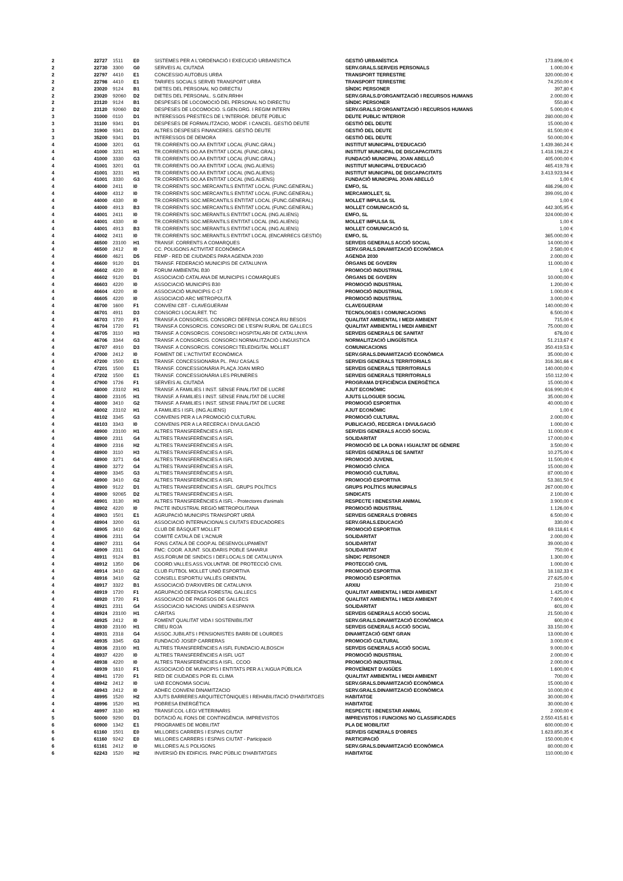| 2 | 22727 | 1511 | E0 | SISTEMES PER A L'ORDENACIÓ I EXECUCIÓ URBANÍSTICA | GESTIÓ URBANÍSTICA | 173.896,00 € |
| 2 | 22730 | 3300 | G0 | SERVEIS AL CIUTADÀ | SERV.GRALS.SERVEIS PERSONALS | 1.000,00 € |
| 2 | 22797 | 4410 | E1 | CONCESSIO AUTOBUS URBA | TRANSPORT TERRESTRE | 320.000,00 € |
| 2 | 22798 | 4410 | E1 | TARIFES SOCIALS SERVEI TRANSPORT URBA | TRANSPORT TERRESTRE | 74.250,00 € |
| 2 | 23020 | 9124 | B1 | DIETES DEL PERSONAL NO DIRECTIU | SÍNDIC PERSONER | 397,80 € |
| 2 | 23020 | 92060 | D2 | DIETES DEL PERSONAL. S.GEN.RRHH | SERV.GRALS.D'ORGANITZACIÓ I RECURSOS HUMANS | 2.000,00 € |
| 2 | 23120 | 9124 | B1 | DESPESES DE LOCOMOCIÓ DEL PERSONAL NO DIRECTIU | SÍNDIC PERSONER | 550,80 € |
| 2 | 23120 | 92060 | D2 | DESPESES DE LOCOMOCIO. S.GEN.ORG. I REGIM INTERN | SERV.GRALS.D'ORGANITZACIÓ I RECURSOS HUMANS | 5.000,00 € |
| 3 | 31000 | 0110 | D1 | INTERESSOS PRESTECS DE L'INTERIOR. DEUTE PÚBLIC | DEUTE PUBLIC INTERIOR | 280.000,00 € |
| 3 | 31100 | 9341 | D1 | DESPESES DE FORMALITZACIO, MODIF. I CANCEL. GESTIÓ DEUTE | GESTIÓ DEL DEUTE | 15.000,00 € |
| 3 | 31900 | 9341 | D1 | ALTRES DESPESES FINANCERES. GESTIÓ DEUTE | GESTIÓ DEL DEUTE | 81.500,00 € |
| 3 | 35200 | 9341 | D1 | INTERESSOS DE DEMORA | GESTIÓ DEL DEUTE | 50.000,00 € |
| 4 | 41000 | 3201 | G1 | TR.CORRENTS OO.AA ENTITAT LOCAL (FUNC.GRAL) | INSTITUT MUNICIPAL D'EDUCACIÓ | 1.439.360,24 € |
| 4 | 41000 | 3231 | H1 | TR.CORRENTS OO.AA ENTITAT LOCAL (FUNC.GRAL) | INSTITUT MUNICIPAL DE DISCAPACITATS | 1.418.198,22 € |
| 4 | 41000 | 3330 | G3 | TR.CORRENTS OO.AA ENTITAT LOCAL (FUNC.GRAL) | FUNDACIÓ MUNICIPAL JOAN ABELLÓ | 405.000,00 € |
| 4 | 41001 | 3201 | G1 | TR.CORRENTS OO.AA ENTITAT LOCAL (ING.ALIENS) | INSTITUT MUNICIPAL D'EDUCACIÓ | 465.419,78 € |
| 4 | 41001 | 3231 | H1 | TR.CORRENTS OO.AA ENTITAT LOCAL (ING.ALIENS) | INSTITUT MUNICIPAL DE DISCAPACITATS | 3.413.923,94 € |
| 4 | 41001 | 3330 | G3 | TR.CORRENTS OO.AA ENTITAT LOCAL (ING.ALIENS) | FUNDACIÓ MUNICIPAL JOAN ABELLÓ | 1,00 € |
| 4 | 44000 | 2411 | I0 | TR.CORRENTS SOC.MERCANTILS ENTITAT LOCAL (FUNC.GENERAL) | EMFO, SL | 486.296,00 € |
| 4 | 44000 | 4312 | I0 | TR.CORRENTS SOC.MERCANTILS ENTITAT LOCAL (FUNC.GENERAL) | MERCAMOLLET, SL | 399.091,00 € |
| 4 | 44000 | 4330 | I0 | TR.CORRENTS SOC.MERCANTILS ENTITAT LOCAL (FUNC.GENERAL) | MOLLET IMPULSA SL | 1,00 € |
| 4 | 44000 | 4913 | B3 | TR.CORRENTS SOC.MERCANTILS ENTITAT LOCAL (FUNC.GENERAL) | MOLLET COMUNICACIÓ SL | 442.305,95 € |
| 4 | 44001 | 2411 | I0 | TR.CORRENTS SOC.MERANTILS ENTITAT LOCAL (ING.ALIENS) | EMFO, SL | 324.000,00 € |
| 4 | 44001 | 4330 | I0 | TR.CORRENTS SOC.MERANTILS ENTITAT LOCAL (ING.ALIENS) | MOLLET IMPULSA SL | 1,00 € |
| 4 | 44001 | 4913 | B3 | TR.CORRENTS SOC.MERANTILS ENTITAT LOCAL (ING.ALIENS) | MOLLET COMUNICACIÓ SL | 1,00 € |
| 4 | 44002 | 2411 | I0 | TR.CORRENTS SOC.MERANTILS ENTITAT LOCAL (ENCARRECS GESTIÓ) | EMFO, SL | 365.000,00 € |
| 4 | 46500 | 23100 | H1 | TRANSF. CORRENTS A COMARQUES | SERVEIS GENERALS ACCIÓ SOCIAL | 14.000,00 € |
| 4 | 46500 | 2412 | I0 | CC. POLIGONS ACTIVITAT ECONÒMICA | SERV.GRALS.DINAMITZACIÓ ECONÒMICA | 2.580,00 € |
| 4 | 46600 | 4621 | D5 | FEMP - RED DE CIUDADES PARA AGENDA 2030 | AGENDA 2030 | 2.000,00 € |
| 4 | 46600 | 9120 | D1 | TRANSF. FEDERACIÓ MUNICIPIS DE CATALUNYA | ÒRGANS DE GOVERN | 11.000,00 € |
| 4 | 46602 | 4220 | I0 | FORUM AMBIENTAL B30 | PROMOCIÓ INDUSTRIAL | 1,00 € |
| 4 | 46602 | 9120 | D1 | ASSOCIACIÓ CATALANA DE MUNICIPIS I COMARQUES | ÒRGANS DE GOVERN | 10.000,00 € |
| 4 | 46603 | 4220 | I0 | ASSOCIACIÓ MUNICIPIS B30 | PROMOCIÓ INDUSTRIAL | 1.200,00 € |
| 4 | 46604 | 4220 | I0 | ASSOCIACIÓ MUNICIPIS C-17 | PROMOCIÓ INDUSTRIAL | 1.000,00 € |
| 4 | 46605 | 4220 | I0 | ASSOCIACIÓ ARC METROPOLITÀ | PROMOCIÓ INDUSTRIAL | 3.000,00 € |
| 4 | 46700 | 1600 | F1 | CONVENI CBT - CLAVEGUERAM | CLAVEGUERAM | 140.000,00 € |
| 4 | 46701 | 4911 | D3 | CONSORCI LOCALRET. TIC | TECNOLOGIES I COMUNICACIONS | 6.500,00 € |
| 4 | 46703 | 1720 | F1 | TRANSF.A CONSORCIS. CONSORCI DEFENSA CONCA RIU BESOS | QUALITAT AMBIENTAL I MEDI AMBIENT | 715,00 € |
| 4 | 46704 | 1720 | F1 | TRANSF.A CONSORCIS. CONSORCI DE L'ESPAI RURAL DE GALLECS | QUALITAT AMBIENTAL I MEDI AMBIENT | 75.000,00 € |
| 4 | 46705 | 3110 | H3 | TRANSF. A CONSORCIS. CONSORCI HOSPITALARI DE CATALUNYA | SERVEIS GENERALS DE SANITAT | 676,00 € |
| 4 | 46706 | 3344 | G3 | TRANSF. A CONSORCIS. CONSORCI NORMALITZACIÓ LINGUISTICA | NORMALITZACIÓ LINGÜÍSTICA | 51.213,67 € |
| 4 | 46707 | 4910 | D3 | TRANSF. A CONSORCIS. CONSORCI TELEDIGITAL MOLLET | COMUNICACIONS | 350.419,53 € |
| 4 | 47000 | 2412 | I0 | FOMENT DE L'ACTIVITAT ECONÒMICA | SERV.GRALS.DINAMITZACIÓ ECONÒMICA | 35.000,00 € |
| 4 | 47200 | 1500 | E1 | TRANSF. CONCESSIONARIA PL. PAU CASALS | SERVEIS GENERALS TERRITORIALS | 316.361,66 € |
| 4 | 47201 | 1500 | E1 | TRANSF. CONCESSIONÀRIA PLAÇA JOAN MIRO | SERVEIS GENERALS TERRITORIALS | 140.000,00 € |
| 4 | 47202 | 1500 | E1 | TRANSF. CONCESSIONÀRIA LES PRUNERES | SERVEIS GENERALS TERRITORIALS | 150.112,00 € |
| 4 | 47900 | 1726 | F1 | SERVEIS AL CIUTADÀ | PROGRAMA D'EFICIÈNCIA ENERGÈTICA | 15.000,00 € |
| 4 | 48000 | 23102 | H1 | TRANSF. A FAMILIES I INST. SENSE FINALITAT DE LUCRE | AJUT ECONÒMIC | 616.990,00 € |
| 4 | 48000 | 23105 | H1 | TRANSF. A FAMILIES I INST. SENSE FINALITAT DE LUCRE | AJUTS LLOGUER SOCIAL | 35.000,00 € |
| 4 | 48000 | 3410 | G2 | TRANSF. A FAMILIES I INST. SENSE FINALITAT DE LUCRE | PROMOCIÓ ESPORTIVA | 40.000,00 € |
| 4 | 48002 | 23102 | H1 | A FAMILIES I ISFL (ING.ALIENS) | AJUT ECONÒMIC | 1,00 € |
| 4 | 48102 | 3345 | G3 | CONVENIS PER A LA PROMOCIÓ CULTURAL | PROMOCIÓ CULTURAL | 2.000,00 € |
| 4 | 48103 | 3343 | I0 | CONVENIS PER A LA RECERCA I DIVULGACIÓ | PUBLICACIÓ, RECERCA I DIVULGACIÓ | 1.000,00 € |
| 4 | 48900 | 23100 | H1 | ALTRES TRANSFERÈNCIES A ISFL | SERVEIS GENERALS ACCIÓ SOCIAL | 11.000,00 € |
| 4 | 48900 | 2311 | G4 | ALTRES TRANSFERÈNCIES A ISFL | SOLIDARITAT | 17.000,00 € |
| 4 | 48900 | 2316 | H2 | ALTRES TRANSFERÈNCIES A ISFL | PROMOCIÓ DE LA DONA I IGUALTAT DE GÈNERE | 3.500,00 € |
| 4 | 48900 | 3110 | H3 | ALTRES TRANSFERÈNCIES A ISFL | SERVEIS GENERALS DE SANITAT | 10.275,00 € |
| 4 | 48900 | 3271 | G4 | ALTRES TRANSFERÈNCIES A ISFL | PROMOCIÓ JUVENIL | 11.500,00 € |
| 4 | 48900 | 3272 | G4 | ALTRES TRANSFERÈNCIES A ISFL | PROMOCIÓ CÍVICA | 15.000,00 € |
| 4 | 48900 | 3345 | G3 | ALTRES TRANSFERÈNCIES A ISFL | PROMOCIÓ CULTURAL | 87.000,00 € |
| 4 | 48900 | 3410 | G2 | ALTRES TRANSFERÈNCIES A ISFL | PROMOCIÓ ESPORTIVA | 53.381,50 € |
| 4 | 48900 | 9122 | D1 | ALTRES TRANSFERÈNCIES A ISFL. GRUPS POLÍTICS | GRUPS POLÍTICS MUNICIPALS | 267.000,00 € |
| 4 | 48900 | 92065 | D2 | ALTRES TRANSFERÈNCIES A ISFL | SINDICATS | 2.100,00 € |
| 4 | 48901 | 3130 | H3 | ALTRES TRANSFERÈNCIES A ISFL - Protectores d'animals | RESPECTE I BENESTAR ANIMAL | 3.900,00 € |
| 4 | 48902 | 4220 | I0 | PACTE INDUSTRIAL REGIÓ METROPOLITANA | PROMOCIÓ INDUSTRIAL | 1.126,00 € |
| 4 | 48903 | 1501 | E1 | AGRUPACIÓ MUNICIPIS TRANSPORT URBÀ | SERVEIS GENERALS D'OBRES | 6.500,00 € |
| 4 | 48904 | 3200 | G1 | ASSOCIACIÓ INTERNACIONALS CIUTATS EDUCADORES | SERV.GRALS.EDUCACIÓ | 330,00 € |
| 4 | 48905 | 3410 | G2 | CLUB DE BÀSQUET MOLLET | PROMOCIÓ ESPORTIVA | 69.118,61 € |
| 4 | 48906 | 2311 | G4 | COMITÉ CATALÀ DE L'ACNUR | SOLIDARITAT | 2.000,00 € |
| 4 | 48907 | 2311 | G4 | FONS CATALÀ DE COOP.AL DESENVOLUPAMENT | SOLIDARITAT | 39.000,00 € |
| 4 | 48909 | 2311 | G4 | FMC: COOR. AJUNT. SOLIDARIS POBLE SAHARUI | SOLIDARITAT | 750,00 € |
| 4 | 48911 | 9124 | B1 | ASS.FORUM DE SINDICS I DEF.LOCALS DE CATALUNYA | SÍNDIC PERSONER | 1.300,00 € |
| 4 | 48912 | 1350 | D6 | COORD.VALLES.ASS.VOLUNTAR. DE PROTECCIÓ CIVIL | PROTECCIÓ CIVIL | 1.000,00 € |
| 4 | 48914 | 3410 | G2 | CLUB FUTBOL MOLLET UNIÓ ESPORTIVA | PROMOCIÓ ESPORTIVA | 18.182,33 € |
| 4 | 48916 | 3410 | G2 | CONSELL ESPORTIU VALLÈS ORIENTAL | PROMOCIÓ ESPORTIVA | 27.625,00 € |
| 4 | 48917 | 3322 | B1 | ASSOCIACIÓ D'ARXIVERS DE CATALUNYA | ARXIU | 210,00 € |
| 4 | 48919 | 1720 | F1 | AGRUPACIÓ DEFENSA FORESTAL GALLECS | QUALITAT AMBIENTAL I MEDI AMBIENT | 1.425,00 € |
| 4 | 48920 | 1720 | F1 | ASSOCIACIÓ DE PAGESOS DE GALLECS | QUALITAT AMBIENTAL I MEDI AMBIENT | 7.600,00 € |
| 4 | 48921 | 2311 | G4 | ASSOCIACIO NACIONS UNIDES A ESPANYA | SOLIDARITAT | 601,00 € |
| 4 | 48924 | 23100 | H1 | CÀRITAS | SERVEIS GENERALS ACCIÓ SOCIAL | 21.500,00 € |
| 4 | 48925 | 2412 | I0 | FOMENT QUALITAT VIDA I SOSTENIBILITAT | SERV.GRALS.DINAMITZACIÓ ECONÒMICA | 600,00 € |
| 4 | 48930 | 23100 | H1 | CREU ROJA | SERVEIS GENERALS ACCIÓ SOCIAL | 33.150,00 € |
| 4 | 48931 | 2318 | G4 | ASSOC.JUBILATS I PENSIONISTES BARRI DE LOURDES | DINAMITZACIÓ GENT GRAN | 13.000,00 € |
| 4 | 48935 | 3345 | G3 | FUNDACIÓ JOSEP CARRERAS | PROMOCIÓ CULTURAL | 3.000,00 € |
| 4 | 48936 | 23100 | H1 | ALTRES TRANSFERÈNCIES A ISFL FUNDACIO ALBOSCH | SERVEIS GENERALS ACCIÓ SOCIAL | 9.000,00 € |
| 4 | 48937 | 4220 | I0 | ALTRES TRANSFERÈNCIES A ISFL UGT | PROMOCIÓ INDUSTRIAL | 2.000,00 € |
| 4 | 48938 | 4220 | I0 | ALTRES TRANSFERÈNCIES A ISFL. CCOO | PROMOCIÓ INDUSTRIAL | 2.000,00 € |
| 4 | 48939 | 1610 | F1 | ASSOCIACIÓ DE MUNICIPIS I ENTITATS PER A L'AIGUA PÚBLICA | PROVEÏMENT D'AIGÜES | 1.600,00 € |
| 4 | 48941 | 1720 | F1 | RED DE CIUDADES POR EL CLIMA | QUALITAT AMBIENTAL I MEDI AMBIENT | 700,00 € |
| 4 | 48942 | 2412 | I0 | UAB ECONOMIA SOCIAL | SERV.GRALS.DINAMITZACIÓ ECONÒMICA | 15.000,00 € |
| 4 | 48943 | 2412 | I0 | ADHEC CONVENI DINAMITZACIO | SERV.GRALS.DINAMITZACIÓ ECONÒMICA | 10.000,00 € |
| 4 | 48995 | 1520 | H2 | AJUTS BARRERES ARQUITECTÒNIQUES I REHABILITACIÓ D'HABITATGES | HABITATGE | 30.000,00 € |
| 4 | 48996 | 1520 | H1 | POBRESA ENERGÈTICA | HABITATGE | 30.000,00 € |
| 4 | 48997 | 3130 | H3 | TRANSF.COL·LEGI VETERINARIS | RESPECTE I BENESTAR ANIMAL | 2.000,00 € |
| 5 | 50000 | 9290 | D1 | DOTACIÓ AL FONS DE CONTINGÈNCIA. IMPREVISTOS | IMPREVISTOS I FUNCIONS NO CLASSIFICADES | 2.550.415,61 € |
| 6 | 60900 | 1342 | E1 | PROGRAMES DE MOBILITAT | PLA DE MOBILITAT | 600.000,00 € |
| 6 | 61160 | 1501 | E0 | MILLORES CARRERS I ESPAIS CIUTAT | SERVEIS GENERALS D'OBRES | 1.623.850,35 € |
| 6 | 61160 | 9242 | E0 | MILLORES CARRERS I ESPAIS CIUTAT - Participació | PARTICIPACIÓ | 150.000,00 € |
| 6 | 61161 | 2412 | I0 | MILLORES ALS POLIGONS | SERV.GRALS.DINAMITZACIÓ ECONÒMICA | 80.000,00 € |
| 6 | 62243 | 1520 | H2 | INVERSIÓ EN EDIFICIS. PARC PÚBLIC D'HABITATGES | HABITATGE | 110.000,00 € |